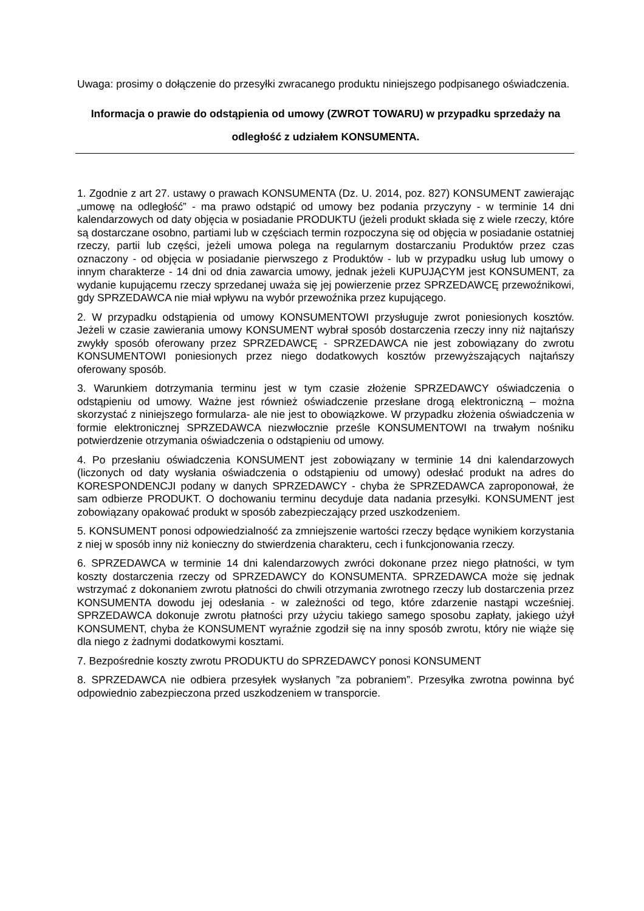Uwaga: prosimy o dołączenie do przesyłki zwracanego produktu niniejszego podpisanego oświadczenia.
Informacja o prawie do odstąpienia od umowy (ZWROT TOWARU) w przypadku sprzedaży na odległość z udziałem KONSUMENTA.
1. Zgodnie z art 27. ustawy o prawach KONSUMENTA (Dz. U. 2014, poz. 827) KONSUMENT zawierając „umowę na odległość” - ma prawo odstąpić od umowy bez podania przyczyny - w terminie 14 dni kalendarzowych od daty objęcia w posiadanie PRODUKTU (jeżeli produkt składa się z wiele rzeczy, które są dostarczane osobno, partiami lub w częściach termin rozpoczyna się od objęcia w posiadanie ostatniej rzeczy, partii lub części, jeżeli umowa polega na regularnym dostarczaniu Produktów przez czas oznaczony - od objęcia w posiadanie pierwszego z Produktów - lub w przypadku usług lub umowy o innym charakterze - 14 dni od dnia zawarcia umowy, jednak jeżeli KUPUJĄCYM jest KONSUMENT, za wydanie kupującemu rzeczy sprzedanej uważa się jej powierzenie przez SPRZEDAWCĘ przewoźnikowi, gdy SPRZEDAWCA nie miał wpływu na wybór przewoźnika przez kupującego.
2. W przypadku odstąpienia od umowy KONSUMENTOWI przysługuje zwrot poniesionych kosztów. Jeżeli w czasie zawierania umowy KONSUMENT wybrał sposób dostarczenia rzeczy inny niż najtańszy zwykły sposób oferowany przez SPRZEDAWCĘ - SPRZEDAWCA nie jest zobowiązany do zwrotu KONSUMENTOWI poniesionych przez niego dodatkowych kosztów przewyższających najtańszy oferowany sposób.
3. Warunkiem dotrzymania terminu jest w tym czasie złożenie SPRZEDAWCY oświadczenia o odstąpieniu od umowy. Ważne jest również oświadczenie przesłane drogą elektroniczną – można skorzystać z niniejszego formularza- ale nie jest to obowiązkowe. W przypadku złożenia oświadczenia w formie elektronicznej SPRZEDAWCA niezwłocznie prześle KONSUMENTOWI na trwałym nośniku potwierdzenie otrzymania oświadczenia o odstąpieniu od umowy.
4. Po przesłaniu oświadczenia KONSUMENT jest zobowiązany w terminie 14 dni kalendarzowych (liczonych od daty wysłania oświadczenia o odstąpieniu od umowy) odesłać produkt na adres do KORESPONDENCJI podany w danych SPRZEDAWCY - chyba że SPRZEDAWCA zaproponował, że sam odbierze PRODUKT. O dochowaniu terminu decyduje data nadania przesyłki. KONSUMENT jest zobowiązany opakować produkt w sposób zabezpieczający przed uszkodzeniem.
5. KONSUMENT ponosi odpowiedzialność za zmniejszenie wartości rzeczy będące wynikiem korzystania z niej w sposób inny niż konieczny do stwierdzenia charakteru, cech i funkcjonowania rzeczy.
6. SPRZEDAWCA w terminie 14 dni kalendarzowych zwróci dokonane przez niego płatności, w tym koszty dostarczenia rzeczy od SPRZEDAWCY do KONSUMENTA. SPRZEDAWCA może się jednak wstrzymać z dokonaniem zwrotu płatności do chwili otrzymania zwrotnego rzeczy lub dostarczenia przez KONSUMENTA dowodu jej odesłania - w zależności od tego, które zdarzenie nastąpi wcześniej. SPRZEDAWCA dokonuje zwrotu płatności przy użyciu takiego samego sposobu zapłaty, jakiego użył KONSUMENT, chyba że KONSUMENT wyraźnie zgodził się na inny sposób zwrotu, który nie wiąże się dla niego z żadnymi dodatkowymi kosztami.
7. Bezpośrednie koszty zwrotu PRODUKTU do SPRZEDAWCY ponosi KONSUMENT
8. SPRZEDAWCA nie odbiera przesyłek wysłanych ”za pobraniem”. Przesyłka zwrotna powinna być odpowiednio zabezpieczona przed uszkodzeniem w transporcie.